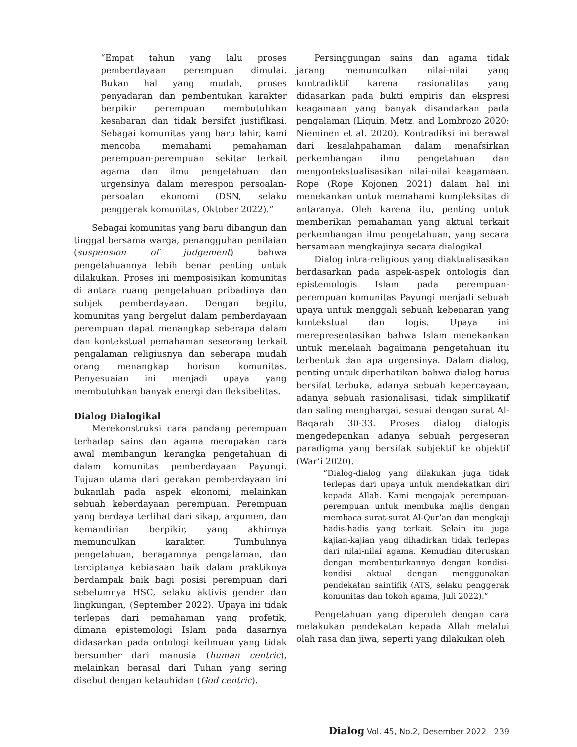“Empat tahun yang lalu proses pemberdayaan perempuan dimulai. Bukan hal yang mudah, proses penyadaran dan pembentukan karakter berpikir perempuan membutuhkan kesabaran dan tidak bersifat justifikasi. Sebagai komunitas yang baru lahir, kami mencoba memahami pemahaman perempuan-perempuan sekitar terkait agama dan ilmu pengetahuan dan urgensinya dalam merespon persoalan-persoalan ekonomi (DSN, selaku penggerak komunitas, Oktober 2022).”
Sebagai komunitas yang baru dibangun dan tinggal bersama warga, penangguhan penilaian (suspension of judgement) bahwa pengetahuannya lebih benar penting untuk dilakukan. Proses ini memposisikan komunitas di antara ruang pengetahuan pribadinya dan subjek pemberdayaan. Dengan begitu, komunitas yang bergelut dalam pemberdayaan perempuan dapat menangkap seberapa dalam dan kontekstual pemahaman seseorang terkait pengalaman religiusnya dan seberapa mudah orang menangkap horison komunitas. Penyesuaian ini menjadi upaya yang membutuhkan banyak energi dan fleksibelitas.
Dialog Dialogikal
Merekonstruksi cara pandang perempuan terhadap sains dan agama merupakan cara awal membangun kerangka pengetahuan di dalam komunitas pemberdayaan Payungi. Tujuan utama dari gerakan pemberdayaan ini bukanlah pada aspek ekonomi, melainkan sebuah keberdayaan perempuan. Perempuan yang berdaya terlihat dari sikap, argumen, dan kemandirian berpikir, yang akhirnya memunculkan karakter. Tumbuhnya pengetahuan, beragamnya pengalaman, dan terciptanya kebiasaan baik dalam praktiknya berdampak baik bagi posisi perempuan dari sebelumnya HSC, selaku aktivis gender dan lingkungan, (September 2022). Upaya ini tidak terlepas dari pemahaman yang profetik, dimana epistemologi Islam pada dasarnya didasarkan pada ontologi keilmuan yang tidak bersumber dari manusia (human centric), melainkan berasal dari Tuhan yang sering disebut dengan ketauhidan (God centric).
Persinggungan sains dan agama tidak jarang memunculkan nilai-nilai yang kontradiktif karena rasionalitas yang didasarkan pada bukti empiris dan ekspresi keagamaan yang banyak disandarkan pada pengalaman (Liquin, Metz, and Lombrozo 2020; Nieminen et al. 2020). Kontradiksi ini berawal dari kesalahpahaman dalam menafsirkan perkembangan ilmu pengetahuan dan mengontekstualisasikan nilai-nilai keagamaan. Rope (Rope Kojonen 2021) dalam hal ini menekankan untuk memahami kompleksitas di antaranya. Oleh karena itu, penting untuk memberikan pemahaman yang aktual terkait perkembangan ilmu pengetahuan, yang secara bersamaan mengkajinya secara dialogikal.
Dialog intra-religious yang diaktualisasikan berdasarkan pada aspek-aspek ontologis dan epistemologis Islam pada perempuan-perempuan komunitas Payungi menjadi sebuah upaya untuk menggali sebuah kebenaran yang kontekstual dan logis. Upaya ini merepresentasikan bahwa Islam menekankan untuk menelaah bagaimana pengetahuan itu terbentuk dan apa urgensinya. Dalam dialog, penting untuk diperhatikan bahwa dialog harus bersifat terbuka, adanya sebuah kepercayaan, adanya sebuah rasionalisasi, tidak simplikatif dan saling menghargai, sesuai dengan surat Al-Baqarah 30-33. Proses dialog dialogis mengedepankan adanya sebuah pergeseran paradigma yang bersifak subjektif ke objektif (War’i 2020).
“Dialog-dialog yang dilakukan juga tidak terlepas dari upaya untuk mendekatkan diri kepada Allah. Kami mengajak perempuan-perempuan untuk membuka majlis dengan membaca surat-surat Al-Qur’an dan mengkaji hadis-hadis yang terkait. Selain itu juga kajian-kajian yang dihadirkan tidak terlepas dari nilai-nilai agama. Kemudian diteruskan dengan membenturkannya dengan kondisi-kondisi aktual dengan menggunakan pendekatan saintifik (ATS, selaku penggerak komunitas dan tokoh agama, Juli 2022).”
Pengetahuan yang diperoleh dengan cara melakukan pendekatan kepada Allah melalui olah rasa dan jiwa, seperti yang dilakukan oleh
Dialog Vol. 45, No.2, Desember 2022 239